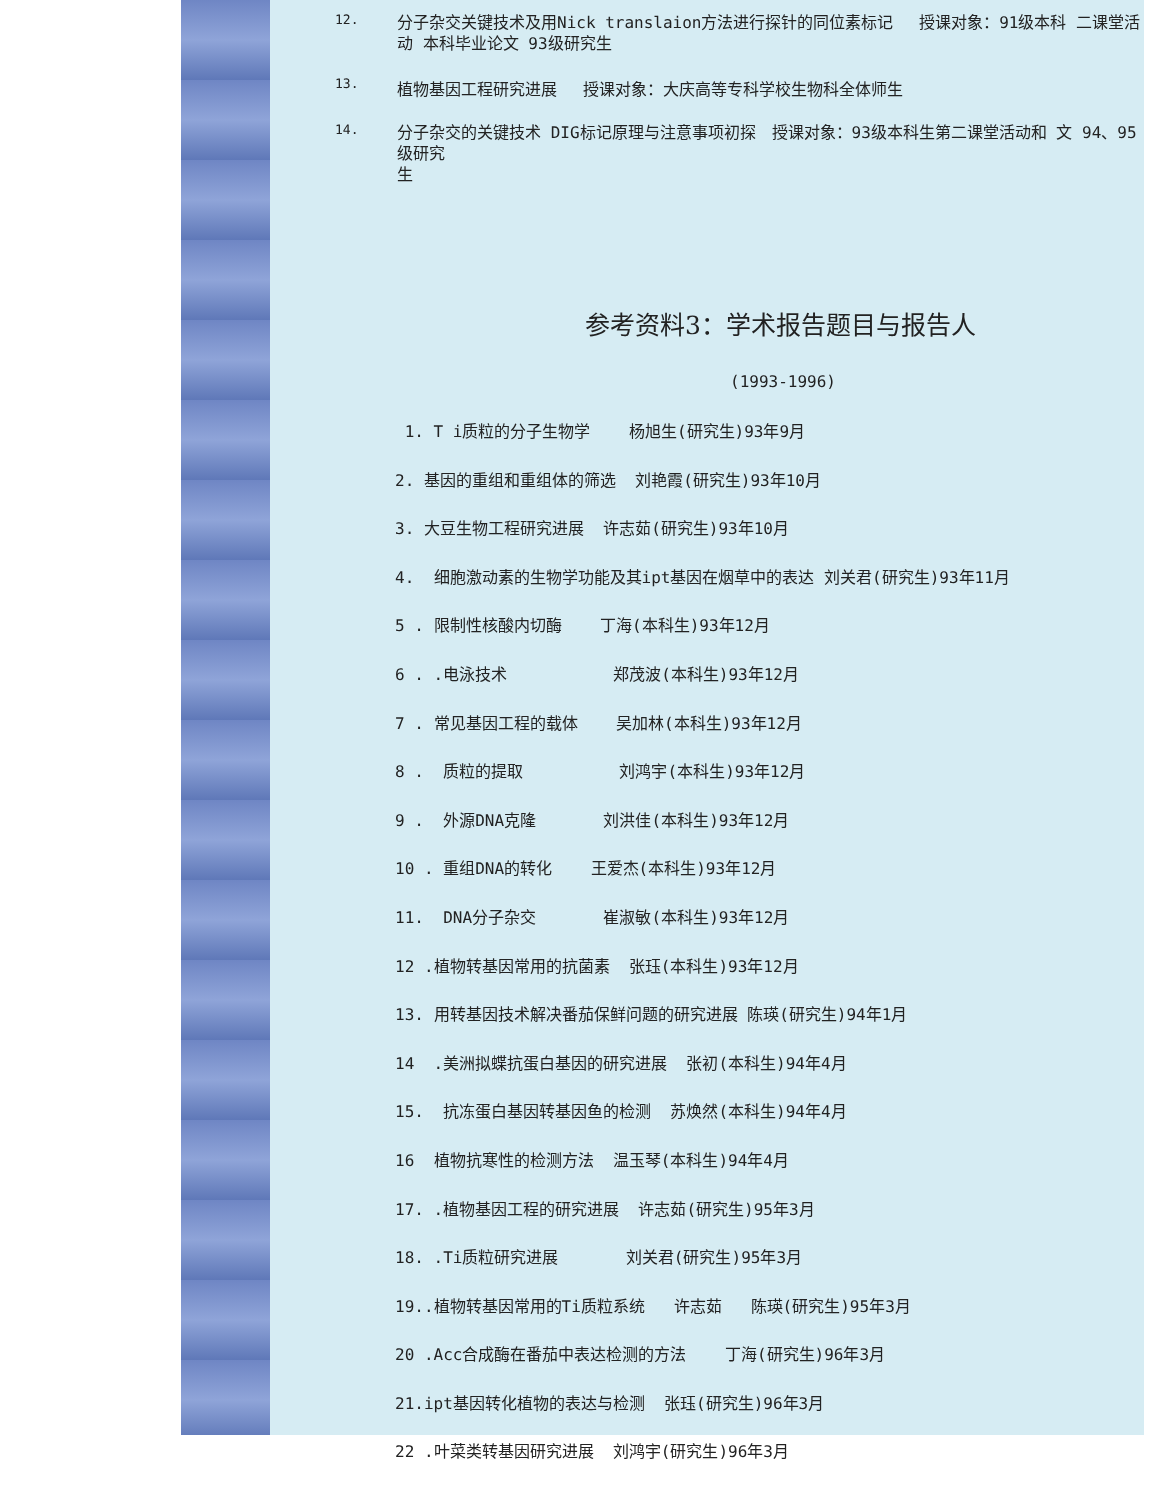12. 分子杂交关键技术及用Nick translaion方法进行探针的同位素标记　 授课对象：91级本科 二课堂活动 本科毕业论文 93级研究生
13. 植物基因工程研究进展　 授课对象：大庆高等专科学校生物科全体师生
14. 分子杂交的关键技术 DIG标记原理与注意事项初探　授课对象：93级本科生第二课堂活动和 文 94、95级研究
生
参考资料3：学术报告题目与报告人
(1993-1996)
1. T i质粒的分子生物学 杨旭生(研究生)93年9月
2. 基因的重组和重组体的筛选 刘艳霞(研究生)93年10月
3. 大豆生物工程研究进展 许志茹(研究生)93年10月
4. 细胞激动素的生物学功能及其ipt基因在烟草中的表达 刘关君(研究生)93年11月
5 . 限制性核酸内切酶 丁海(本科生)93年12月
6 . .电泳技术 郑茂波(本科生)93年12月
7 . 常见基因工程的载体 吴加林(本科生)93年12月
8 . 质粒的提取 刘鸿宇(本科生)93年12月
9 . 外源DNA克隆 刘洪佳(本科生)93年12月
10 . 重组DNA的转化 王爱杰(本科生)93年12月
11. DNA分子杂交 崔淑敏(本科生)93年12月
12 .植物转基因常用的抗菌素 张珏(本科生)93年12月
13. 用转基因技术解决番茄保鲜问题的研究进展 陈瑛(研究生)94年1月
14 .美洲拟蝶抗蛋白基因的研究进展 张初(本科生)94年4月
15. 抗冻蛋白基因转基因鱼的检测 苏焕然(本科生)94年4月
16 植物抗寒性的检测方法 温玉琴(本科生)94年4月
17. .植物基因工程的研究进展 许志茹(研究生)95年3月
18. .Ti质粒研究进展 刘关君(研究生)95年3月
19..植物转基因常用的Ti质粒系统 许志茹 陈瑛(研究生)95年3月
20 .Acc合成酶在番茄中表达检测的方法 丁海(研究生)96年3月
21.ipt基因转化植物的表达与检测 张珏(研究生)96年3月
22 .叶菜类转基因研究进展 刘鸿宇(研究生)96年3月